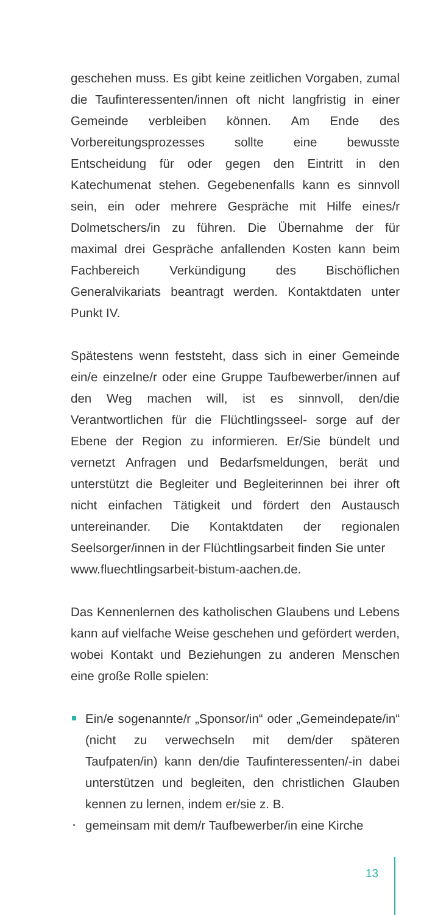geschehen muss. Es gibt keine zeitlichen Vorgaben, zumal die Taufinteressenten/innen oft nicht langfristig in einer Gemeinde verbleiben können. Am Ende des Vorbereitungsprozesses sollte eine bewusste Entscheidung für oder gegen den Eintritt in den Katechumenat stehen. Gegebenenfalls kann es sinnvoll sein, ein oder mehrere Gespräche mit Hilfe eines/r Dolmetschers/in zu führen. Die Übernahme der für maximal drei Gespräche anfallenden Kosten kann beim Fachbereich Verkündigung des Bischöflichen Generalvikariats beantragt werden. Kontaktdaten unter Punkt IV.
Spätestens wenn feststeht, dass sich in einer Gemeinde ein/e einzelne/r oder eine Gruppe Taufbewerber/innen auf den Weg machen will, ist es sinnvoll, den/die Verantwortlichen für die Flüchtlingsseel- sorge auf der Ebene der Region zu informieren. Er/Sie bündelt und vernetzt Anfragen und Bedarfsmeldungen, berät und unterstützt die Begleiter und Begleiterinnen bei ihrer oft nicht einfachen Tätigkeit und fördert den Austausch untereinander. Die Kontaktdaten der regionalen Seelsorger/innen in der Flüchtlingsarbeit finden Sie unter
www.fluechtlingsarbeit-bistum-aachen.de.
Das Kennenlernen des katholischen Glaubens und Lebens kann auf vielfache Weise geschehen und gefördert werden, wobei Kontakt und Beziehungen zu anderen Menschen eine große Rolle spielen:
Ein/e sogenannte/r „Sponsor/in“ oder „Gemeindepate/in“ (nicht zu verwechseln mit dem/der späteren Taufpaten/in) kann den/die Taufinteressenten/-in dabei unterstützen und begleiten, den christlichen Glauben kennen zu lernen, indem er/sie z. B.
gemeinsam mit dem/r Taufbewerber/in eine Kirche
13